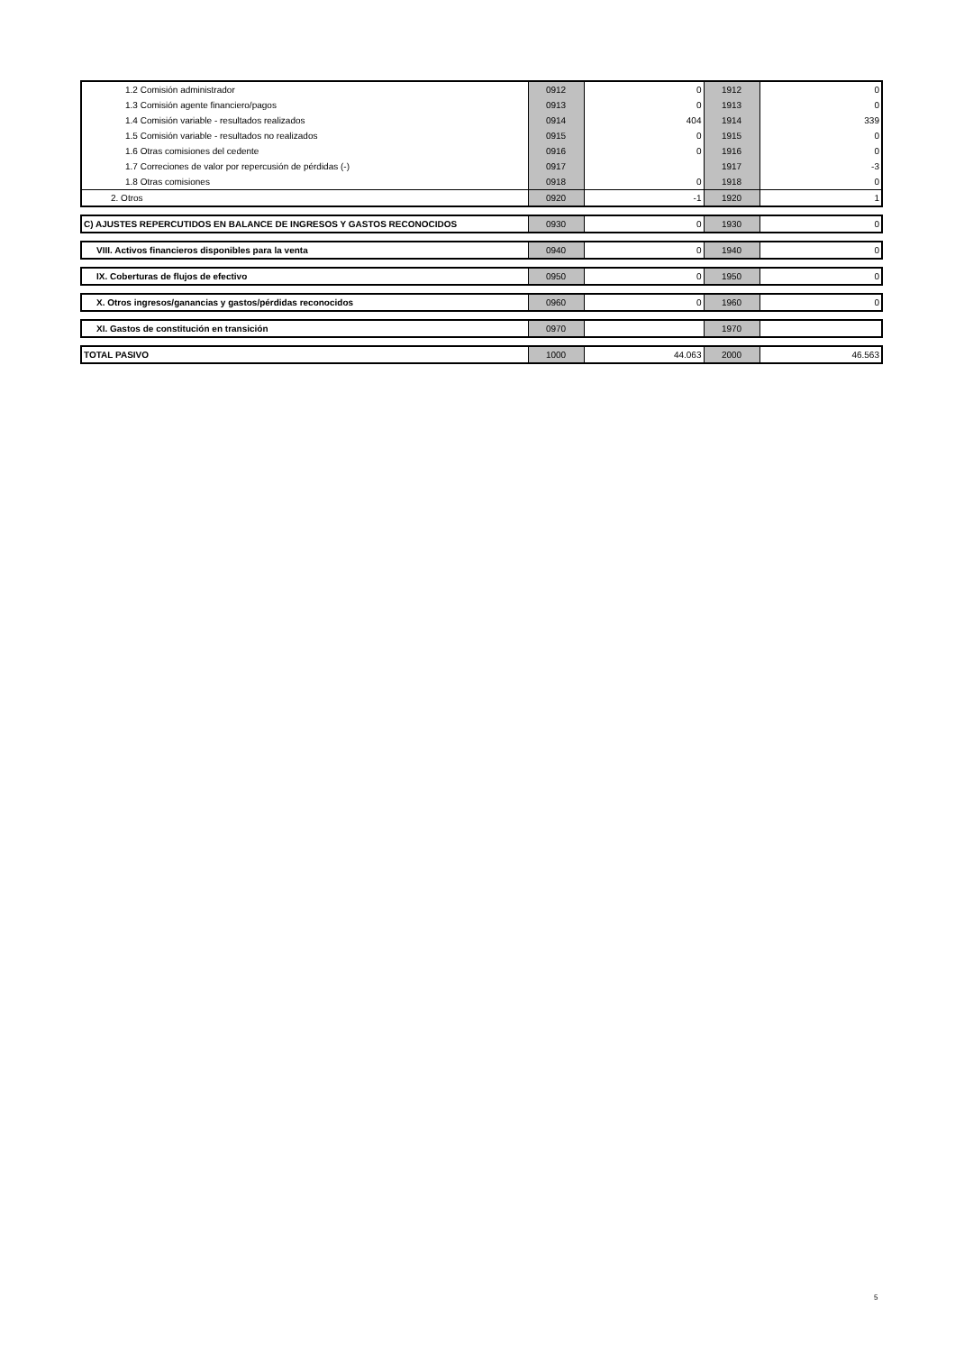| 1.2 Comisión administrador | 0912 | 0 | 1912 | 0 |
| 1.3 Comisión agente financiero/pagos | 0913 | 0 | 1913 | 0 |
| 1.4 Comisión variable - resultados realizados | 0914 | 404 | 1914 | 339 |
| 1.5 Comisión variable - resultados no realizados | 0915 | 0 | 1915 | 0 |
| 1.6 Otras comisiones del cedente | 0916 | 0 | 1916 | 0 |
| 1.7 Correciones de valor por repercusión de pérdidas (-) | 0917 | | 1917 | -3 |
| 1.8 Otras comisiones | 0918 | 0 | 1918 | 0 |
| 2. Otros | 0920 | -1 | 1920 | 1 |
| C) AJUSTES REPERCUTIDOS EN BALANCE DE INGRESOS Y GASTOS RECONOCIDOS | 0930 | 0 | 1930 | 0 |
| VIII. Activos financieros disponibles para la venta | 0940 | 0 | 1940 | 0 |
| IX. Coberturas de flujos de efectivo | 0950 | 0 | 1950 | 0 |
| X. Otros ingresos/ganancias y gastos/pérdidas reconocidos | 0960 | 0 | 1960 | 0 |
| XI. Gastos de constitución en transición | 0970 | | 1970 | |
| TOTAL PASIVO | 1000 | 44.063 | 2000 | 46.563 |
5